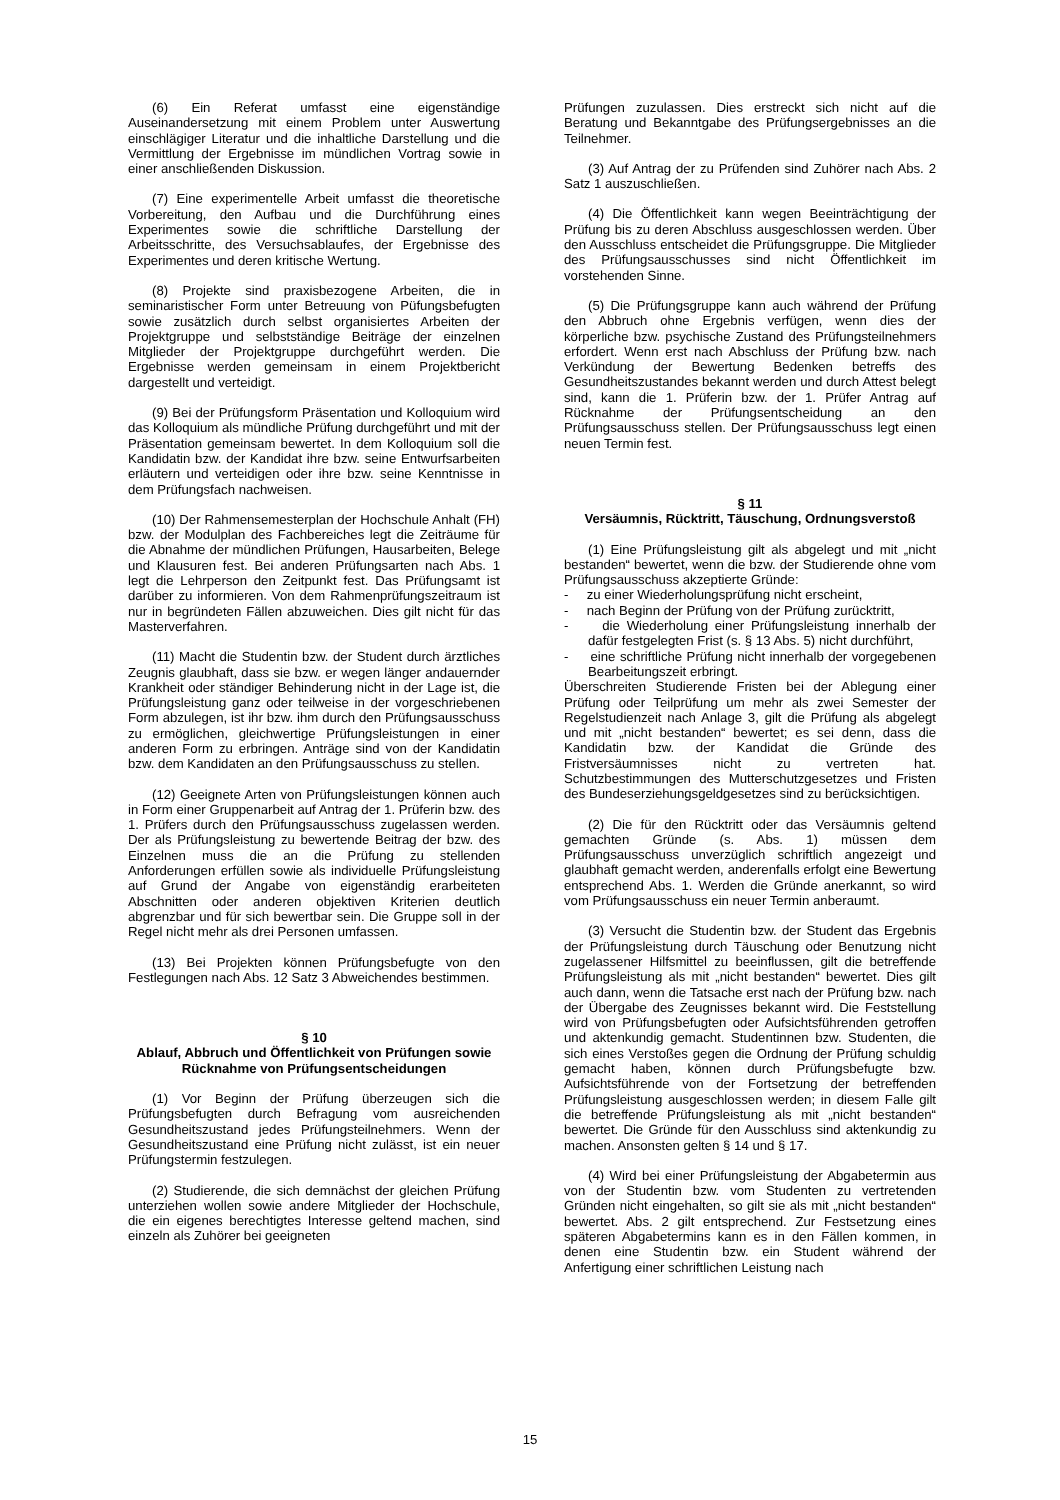(6) Ein Referat umfasst eine eigenständige Auseinandersetzung mit einem Problem unter Auswertung einschlägiger Literatur und die inhaltliche Darstellung und die Vermittlung der Ergebnisse im mündlichen Vortrag sowie in einer anschließenden Diskussion.
(7) Eine experimentelle Arbeit umfasst die theoretische Vorbereitung, den Aufbau und die Durchführung eines Experimentes sowie die schriftliche Darstellung der Arbeitsschritte, des Versuchsablaufes, der Ergebnisse des Experimentes und deren kritische Wertung.
(8) Projekte sind praxisbezogene Arbeiten, die in seminaristischer Form unter Betreuung von Püfungsbefugten sowie zusätzlich durch selbst organisiertes Arbeiten der Projektgruppe und selbstständige Beiträge der einzelnen Mitglieder der Projektgruppe durchgeführt werden. Die Ergebnisse werden gemeinsam in einem Projektbericht dargestellt und verteidigt.
(9) Bei der Prüfungsform Präsentation und Kolloquium wird das Kolloquium als mündliche Prüfung durchgeführt und mit der Präsentation gemeinsam bewertet. In dem Kolloquium soll die Kandidatin bzw. der Kandidat ihre bzw. seine Entwurfsarbeiten erläutern und verteidigen oder ihre bzw. seine Kenntnisse in dem Prüfungsfach nachweisen.
(10) Der Rahmensemesterplan der Hochschule Anhalt (FH) bzw. der Modulplan des Fachbereiches legt die Zeiträume für die Abnahme der mündlichen Prüfungen, Hausarbeiten, Belege und Klausuren fest. Bei anderen Prüfungsarten nach Abs. 1 legt die Lehrperson den Zeitpunkt fest. Das Prüfungsamt ist darüber zu informieren. Von dem Rahmenprüfungszeitraum ist nur in begründeten Fällen abzuweichen. Dies gilt nicht für das Masterverfahren.
(11) Macht die Studentin bzw. der Student durch ärztliches Zeugnis glaubhaft, dass sie bzw. er wegen länger andauernder Krankheit oder ständiger Behinderung nicht in der Lage ist, die Prüfungsleistung ganz oder teilweise in der vorgeschriebenen Form abzulegen, ist ihr bzw. ihm durch den Prüfungsausschuss zu ermöglichen, gleichwertige Prüfungsleistungen in einer anderen Form zu erbringen. Anträge sind von der Kandidatin bzw. dem Kandidaten an den Prüfungsausschuss zu stellen.
(12) Geeignete Arten von Prüfungsleistungen können auch in Form einer Gruppenarbeit auf Antrag der 1. Prüferin bzw. des 1. Prüfers durch den Prüfungsausschuss zugelassen werden. Der als Prüfungsleistung zu bewertende Beitrag der bzw. des Einzelnen muss die an die Prüfung zu stellenden Anforderungen erfüllen sowie als individuelle Prüfungsleistung auf Grund der Angabe von eigenständig erarbeiteten Abschnitten oder anderen objektiven Kriterien deutlich abgrenzbar und für sich bewertbar sein. Die Gruppe soll in der Regel nicht mehr als drei Personen umfassen.
(13) Bei Projekten können Prüfungsbefugte von den Festlegungen nach Abs. 12 Satz 3 Abweichendes bestimmen.
§ 10
Ablauf, Abbruch und Öffentlichkeit von Prüfungen sowie Rücknahme von Prüfungsentscheidungen
(1) Vor Beginn der Prüfung überzeugen sich die Prüfungsbefugten durch Befragung vom ausreichenden Gesundheitszustand jedes Prüfungsteilnehmers. Wenn der Gesundheitszustand eine Prüfung nicht zulässt, ist ein neuer Prüfungstermin festzulegen.
(2) Studierende, die sich demnächst der gleichen Prüfung unterziehen wollen sowie andere Mitglieder der Hochschule, die ein eigenes berechtigtes Interesse geltend machen, sind einzeln als Zuhörer bei geeigneten
Prüfungen zuzulassen. Dies erstreckt sich nicht auf die Beratung und Bekanntgabe des Prüfungsergebnisses an die Teilnehmer.
(3) Auf Antrag der zu Prüfenden sind Zuhörer nach Abs. 2 Satz 1 auszuschließen.
(4) Die Öffentlichkeit kann wegen Beeinträchtigung der Prüfung bis zu deren Abschluss ausgeschlossen werden. Über den Ausschluss entscheidet die Prüfungsgruppe. Die Mitglieder des Prüfungsausschusses sind nicht Öffentlichkeit im vorstehenden Sinne.
(5) Die Prüfungsgruppe kann auch während der Prüfung den Abbruch ohne Ergebnis verfügen, wenn dies der körperliche bzw. psychische Zustand des Prüfungsteilnehmers erfordert. Wenn erst nach Abschluss der Prüfung bzw. nach Verkündung der Bewertung Bedenken betreffs des Gesundheitszustandes bekannt werden und durch Attest belegt sind, kann die 1. Prüferin bzw. der 1. Prüfer Antrag auf Rücknahme der Prüfungsentscheidung an den Prüfungsausschuss stellen. Der Prüfungsausschuss legt einen neuen Termin fest.
§ 11
Versäumnis, Rücktritt, Täuschung, Ordnungsverstoß
(1) Eine Prüfungsleistung gilt als abgelegt und mit „nicht bestanden“ bewertet, wenn die bzw. der Studierende ohne vom Prüfungsausschuss akzeptierte Gründe:
- zu einer Wiederholungsprüfung nicht erscheint,
- nach Beginn der Prüfung von der Prüfung zurücktritt,
- die Wiederholung einer Prüfungsleistung innerhalb der dafür festgelegten Frist (s. § 13 Abs. 5) nicht durchführt,
- eine schriftliche Prüfung nicht innerhalb der vorgegebenen Bearbeitungszeit erbringt.
Überschreiten Studierende Fristen bei der Ablegung einer Prüfung oder Teilprüfung um mehr als zwei Semester der Regelstudienzeit nach Anlage 3, gilt die Prüfung als abgelegt und mit „nicht bestanden“ bewertet; es sei denn, dass die Kandidatin bzw. der Kandidat die Gründe des Fristversäumnisses nicht zu vertreten hat. Schutzbestimmungen des Mutterschutzgesetzes und Fristen des Bundeserziehungsgeldgesetzes sind zu berücksichtigen.
(2) Die für den Rücktritt oder das Versäumnis geltend gemachten Gründe (s. Abs. 1) müssen dem Prüfungsausschuss unverzüglich schriftlich angezeigt und glaubhaft gemacht werden, anderenfalls erfolgt eine Bewertung entsprechend Abs. 1. Werden die Gründe anerkannt, so wird vom Prüfungsausschuss ein neuer Termin anberaumt.
(3) Versucht die Studentin bzw. der Student das Ergebnis der Prüfungsleistung durch Täuschung oder Benutzung nicht zugelassener Hilfsmittel zu beeinflussen, gilt die betreffende Prüfungsleistung als mit „nicht bestanden“ bewertet. Dies gilt auch dann, wenn die Tatsache erst nach der Prüfung bzw. nach der Übergabe des Zeugnisses bekannt wird. Die Feststellung wird von Prüfungsbefugten oder Aufsichtsführenden getroffen und aktenkundig gemacht. Studentinnen bzw. Studenten, die sich eines Verstoßes gegen die Ordnung der Prüfung schuldig gemacht haben, können durch Prüfungsbefugte bzw. Aufsichtsführende von der Fortsetzung der betreffenden Prüfungsleistung ausgeschlossen werden; in diesem Falle gilt die betreffende Prüfungsleistung als mit „nicht bestanden“ bewertet. Die Gründe für den Ausschluss sind aktenkundig zu machen. Ansonsten gelten § 14 und § 17.
(4) Wird bei einer Prüfungsleistung der Abgabetermin aus von der Studentin bzw. vom Studenten zu vertretenden Gründen nicht eingehalten, so gilt sie als mit „nicht bestanden“ bewertet. Abs. 2 gilt entsprechend. Zur Festsetzung eines späteren Abgabetermins kann es in den Fällen kommen, in denen eine Studentin bzw. ein Student während der Anfertigung einer schriftlichen Leistung nach
15